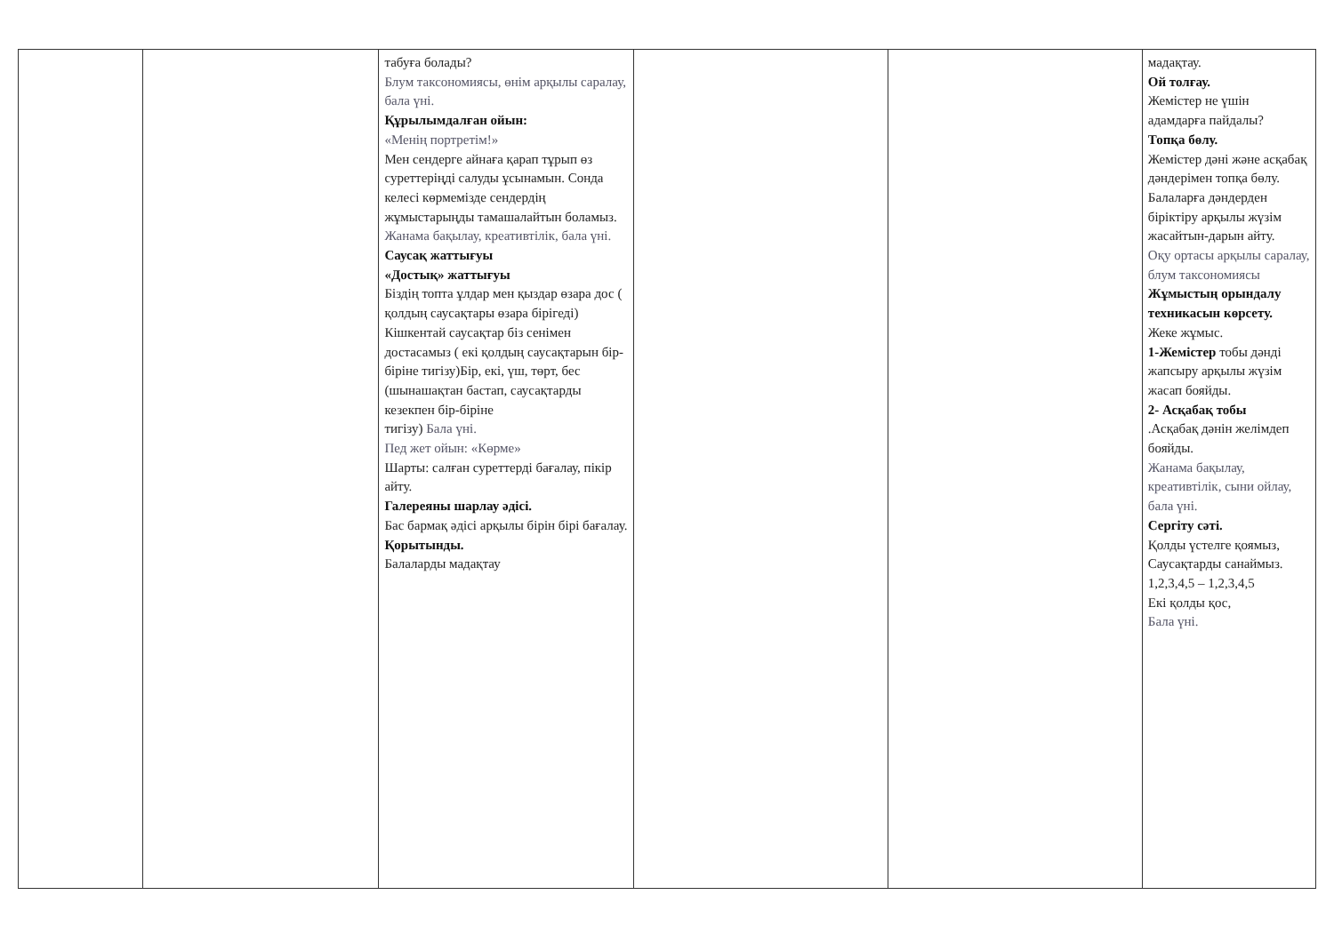| | | табуға болады? Блум таксономиясы, өнім арқылы саралау, бала үні. Құрылымдалған ойын: «Менің портретім!» Мен сендерге айнаға қарап тұрып өз суреттеріңді салуды ұсынамын. Сонда келесі көрмемізде сендердің жұмыстарыңды тамашалайтын боламыз. Жанама бақылау, креативтілік, бала үні. Саусақ жаттығуы «Достық» жаттығуы Біздің топта ұлдар мен қыздар өзара дос ( қолдың саусақтары өзара бірігеді) Кішкентай саусақтар біз сенімен достасамыз ( екі қолдың саусақтарын бір-біріне тигізу)Бір, екі, үш, төрт, бес (шынашақтан бастап, саусақтарды кезекпен бір-біріне тигізу) Бала үні. Пед жет ойын: «Көрме» Шарты: салған суреттерді бағалау, пікір айту. Галереяны шарлау әдісі. Бас бармақ әдісі арқылы бірін бірі бағалау. Қорытынды. Балаларды мадақтау | | | мадақтау. Ой толғау. Жемістер не үшін адамдарға пайдалы? Топқа бөлу. Жемістер дәні және асқабақ дәндерімен топқа бөлу. Балаларға дәндерден біріктіру арқылы жүзім жасайтын-дарын айту. Оқу ортасы арқылы саралау, блум таксономиясы Жұмыстың орындалу техникасын көрсету. Жеке жұмыс. 1-Жемістер тобы дәнді жапсыру арқылы жүзім жасап бояйды. 2- Асқабақ тобы .Асқабақ дәнін желімдеп бояйды. Жанама бақылау, креативтілік, сыни ойлау, бала үні. Сергіту сәті. Қолды үстелге қоямыз, Саусақтарды санаймыз. 1,2,3,4,5 – 1,2,3,4,5 Екі қолды қос, Бала үні. |